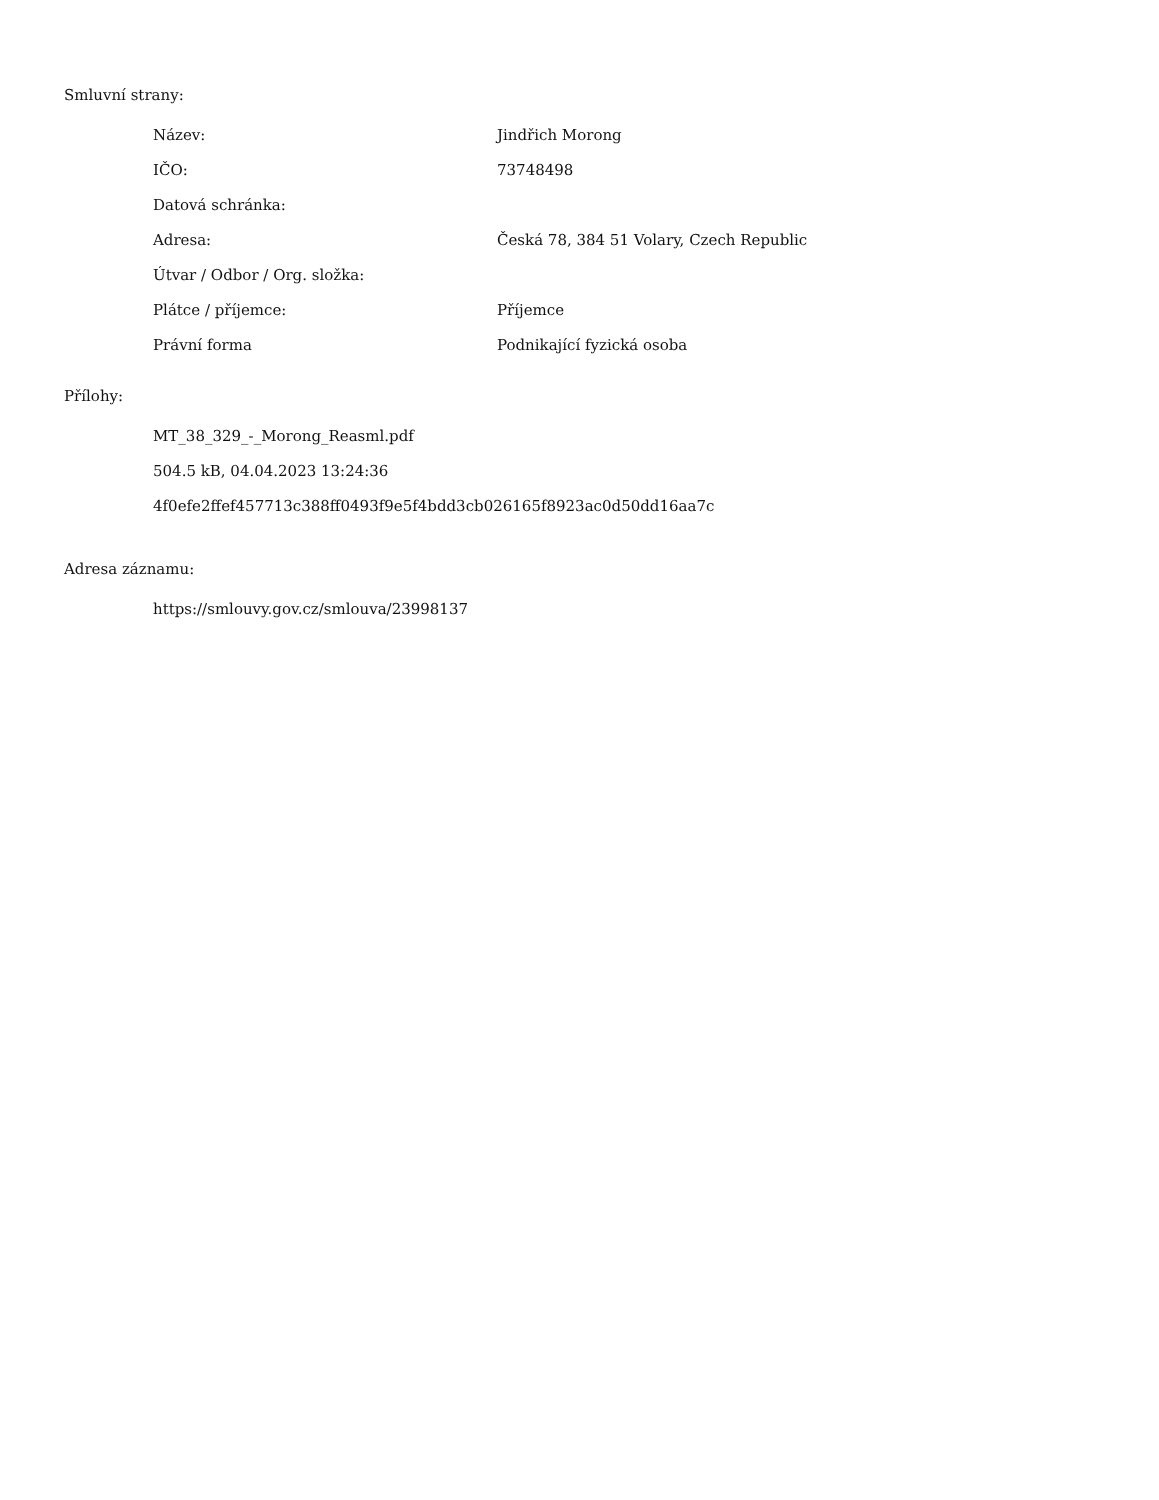Smluvní strany:
| Název: | Jindřich Morong |
| IČO: | 73748498 |
| Datová schránka: | |
| Adresa: | Česká 78, 384 51 Volary, Czech Republic |
| Útvar / Odbor / Org. složka: | |
| Plátce / příjemce: | Příjemce |
| Právní forma | Podnikající fyzická osoba |
Přílohy:
MT_38_329_-_Morong_Reasml.pdf
504.5 kB, 04.04.2023 13:24:36
4f0efe2ffef457713c388ff0493f9e5f4bdd3cb026165f8923ac0d50dd16aa7c
Adresa záznamu:
https://smlouvy.gov.cz/smlouva/23998137